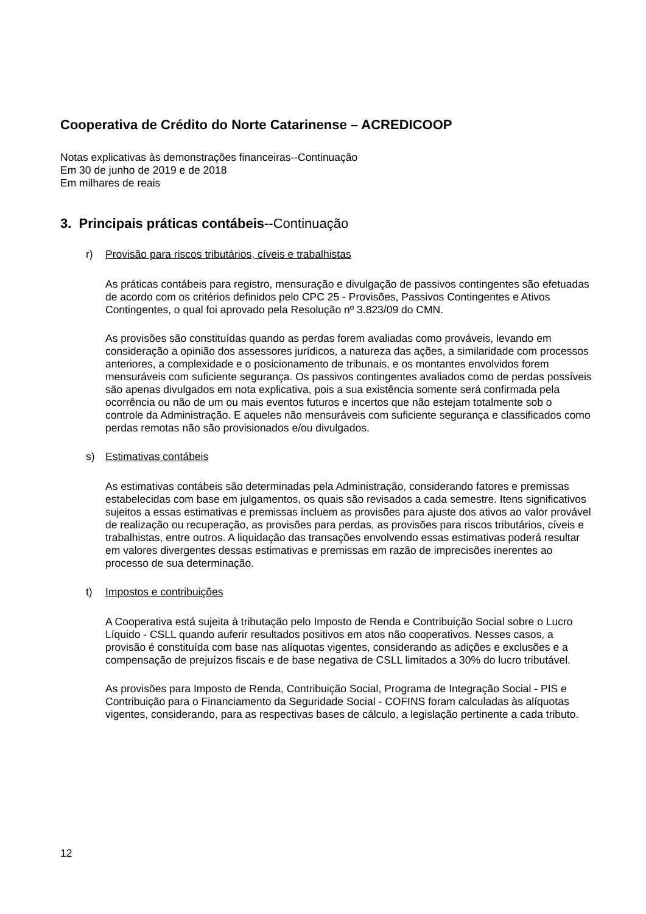Cooperativa de Crédito do Norte Catarinense – ACREDICOOP
Notas explicativas às demonstrações financeiras--Continuação
Em 30 de junho de 2019 e de 2018
Em milhares de reais
3. Principais práticas contábeis--Continuação
r) Provisão para riscos tributários, cíveis e trabalhistas
As práticas contábeis para registro, mensuração e divulgação de passivos contingentes são efetuadas de acordo com os critérios definidos pelo CPC 25 - Provisões, Passivos Contingentes e Ativos Contingentes, o qual foi aprovado pela Resolução nº 3.823/09 do CMN.
As provisões são constituídas quando as perdas forem avaliadas como prováveis, levando em consideração a opinião dos assessores jurídicos, a natureza das ações, a similaridade com processos anteriores, a complexidade e o posicionamento de tribunais, e os montantes envolvidos forem mensuráveis com suficiente segurança. Os passivos contingentes avaliados como de perdas possíveis são apenas divulgados em nota explicativa, pois a sua existência somente será confirmada pela ocorrência ou não de um ou mais eventos futuros e incertos que não estejam totalmente sob o controle da Administração. E aqueles não mensuráveis com suficiente segurança e classificados como perdas remotas não são provisionados e/ou divulgados.
s) Estimativas contábeis
As estimativas contábeis são determinadas pela Administração, considerando fatores e premissas estabelecidas com base em julgamentos, os quais são revisados a cada semestre. Itens significativos sujeitos a essas estimativas e premissas incluem as provisões para ajuste dos ativos ao valor provável de realização ou recuperação, as provisões para perdas, as provisões para riscos tributários, cíveis e trabalhistas, entre outros. A liquidação das transações envolvendo essas estimativas poderá resultar em valores divergentes dessas estimativas e premissas em razão de imprecisões inerentes ao processo de sua determinação.
t) Impostos e contribuições
A Cooperativa está sujeita à tributação pelo Imposto de Renda e Contribuição Social sobre o Lucro Líquido - CSLL quando auferir resultados positivos em atos não cooperativos. Nesses casos, a provisão é constituída com base nas alíquotas vigentes, considerando as adições e exclusões e a compensação de prejuízos fiscais e de base negativa de CSLL limitados a 30% do lucro tributável.
As provisões para Imposto de Renda, Contribuição Social, Programa de Integração Social - PIS e Contribuição para o Financiamento da Seguridade Social - COFINS foram calculadas às alíquotas vigentes, considerando, para as respectivas bases de cálculo, a legislação pertinente a cada tributo.
12